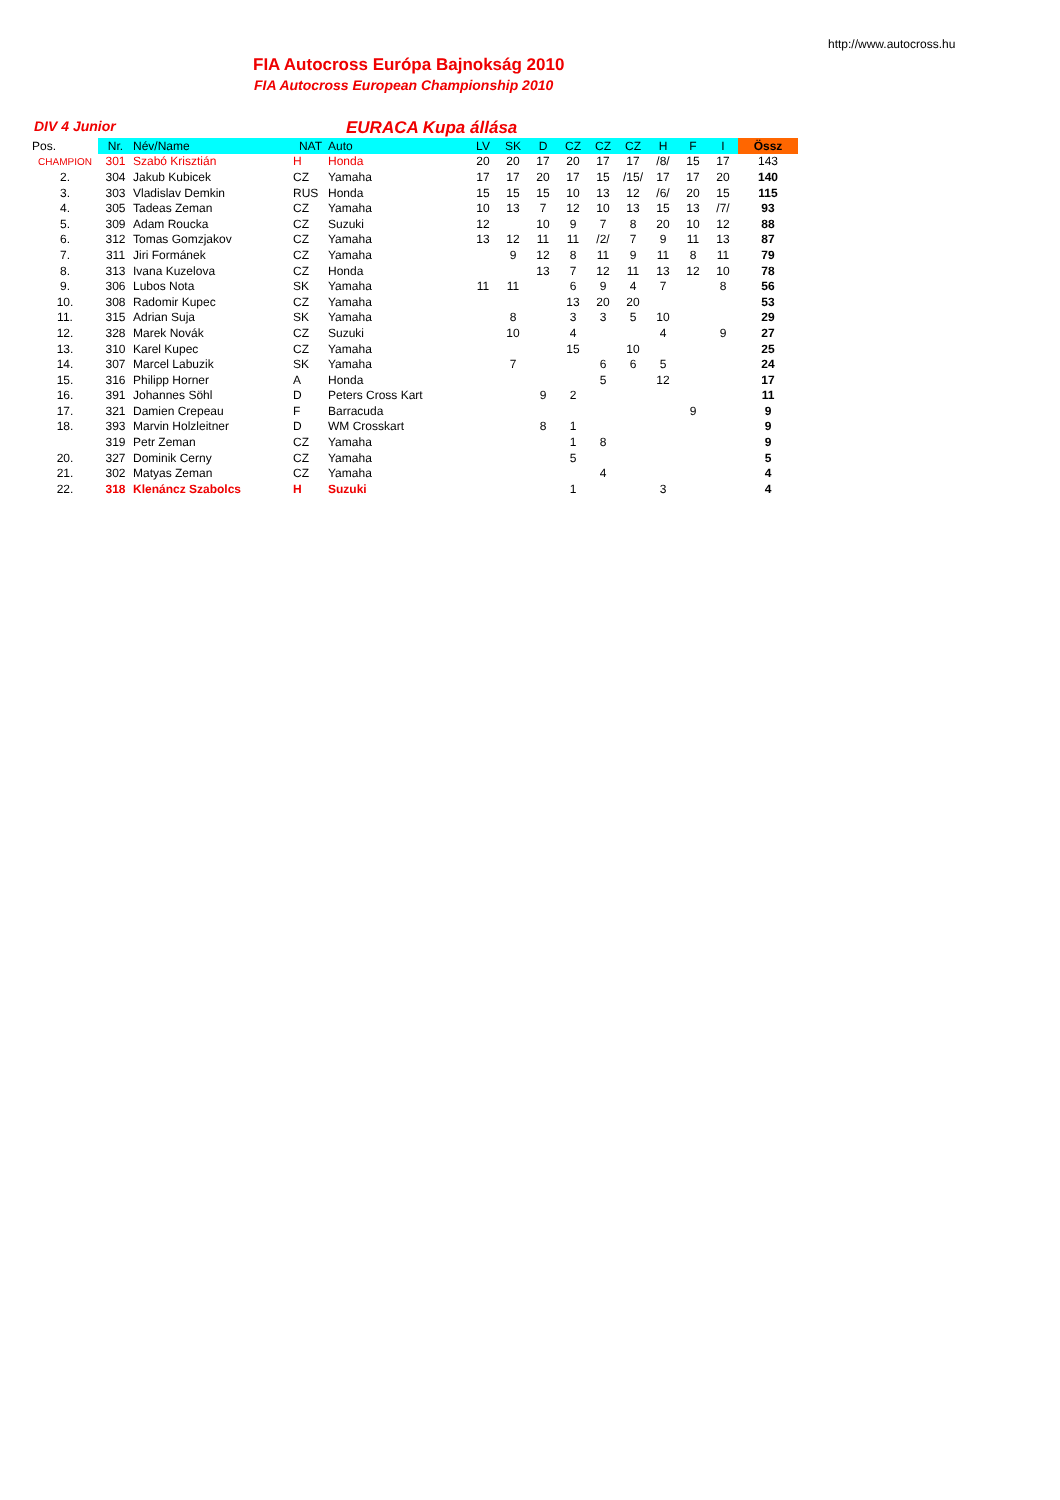http://www.autocross.hu
FIA Autocross Európa Bajnokság 2010
FIA Autocross European Championship 2010
DIV 4 Junior
EURACA Kupa állása
| Pos. | Nr. | Név/Name | NAT | Auto | LV | SK | D | CZ | CZ | CZ | H | F | I | Össz |
| --- | --- | --- | --- | --- | --- | --- | --- | --- | --- | --- | --- | --- | --- | --- |
| CHAMPION | 301 | Szabó Krisztián | H | Honda | 20 | 20 | 17 | 20 | 17 | 17 | /8/ | 15 | 17 | 143 |
| 2. | 304 | Jakub Kubicek | CZ | Yamaha | 17 | 17 | 20 | 17 | 15 | /15/ | 17 | 17 | 20 | 140 |
| 3. | 303 | Vladislav Demkin | RUS | Honda | 15 | 15 | 15 | 10 | 13 | 12 | /6/ | 20 | 15 | 115 |
| 4. | 305 | Tadeas Zeman | CZ | Yamaha | 10 | 13 | 7 | 12 | 10 | 13 | 15 | 13 | /7/ | 93 |
| 5. | 309 | Adam Roucka | CZ | Suzuki | 12 | | 10 | 9 | 7 | 8 | 20 | 10 | 12 | 88 |
| 6. | 312 | Tomas Gomzjakov | CZ | Yamaha | 13 | 12 | 11 | 11 | /2/ | 7 | 9 | 11 | 13 | 87 |
| 7. | 311 | Jiri Formánek | CZ | Yamaha | | 9 | 12 | 8 | 11 | 9 | 11 | 8 | 11 | 79 |
| 8. | 313 | Ivana Kuzelova | CZ | Honda | | | 13 | 7 | 12 | 11 | 13 | 12 | 10 | 78 |
| 9. | 306 | Lubos Nota | SK | Yamaha | 11 | 11 | | 6 | 9 | 4 | 7 | | 8 | 56 |
| 10. | 308 | Radomir Kupec | CZ | Yamaha | | | | 13 | 20 | 20 | | | | 53 |
| 11. | 315 | Adrian Suja | SK | Yamaha | | 8 | | 3 | 3 | 5 | 10 | | | 29 |
| 12. | 328 | Marek Novák | CZ | Suzuki | | 10 | | 4 | | | 4 | | 9 | 27 |
| 13. | 310 | Karel Kupec | CZ | Yamaha | | | | 15 | | 10 | | | | 25 |
| 14. | 307 | Marcel Labuzik | SK | Yamaha | | 7 | | | 6 | 6 | 5 | | | 24 |
| 15. | 316 | Philipp Horner | A | Honda | | | | | 5 | | 12 | | | 17 |
| 16. | 391 | Johannes Söhl | D | Peters Cross Kart | | | 9 | 2 | | | | | | 11 |
| 17. | 321 | Damien Crepeau | F | Barracuda | | | | | | | | 9 | | 9 |
| 18. | 393 | Marvin Holzleitner | D | WM Crosskart | | | 8 | 1 | | | | | | 9 |
| | 319 | Petr Zeman | CZ | Yamaha | | | | 1 | 8 | | | | | 9 |
| 20. | 327 | Dominik Cerny | CZ | Yamaha | | | | 5 | | | | | | 5 |
| 21. | 302 | Matyas Zeman | CZ | Yamaha | | | | | 4 | | | | | 4 |
| 22. | 318 | Klenáncz Szabolcs | H | Suzuki | | | | 1 | | | 3 | | | 4 |